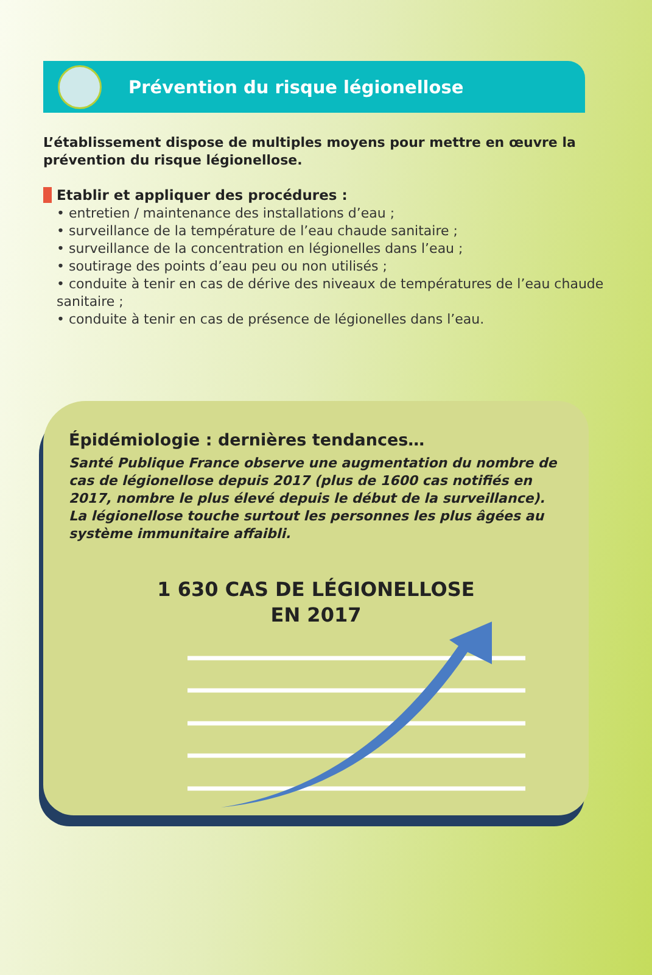Prévention du risque légionellose
L’établissement dispose de multiples moyens pour mettre en œuvre la prévention du risque légionellose.
Etablir et appliquer des procédures :
• entretien / maintenance des installations d’eau ;
• surveillance de la température de l’eau chaude sanitaire ;
• surveillance de la concentration en légionelles dans l’eau ;
• soutirage des points d’eau peu ou non utilisés ;
• conduite à tenir en cas de dérive des niveaux de températures de l’eau chaude sanitaire ;
• conduite à tenir en cas de présence de légionelles dans l’eau.
Épidémiologie : dernières tendances…
Santé Publique France observe une augmentation du nombre de cas de légionellose depuis 2017 (plus de 1600 cas notifiés en 2017, nombre le plus élevé depuis le début de la surveillance).
La légionellose touche surtout les personnes les plus âgées au système immunitaire affaibli.
1 630 CAS DE LÉGIONELLOSE
EN 2017